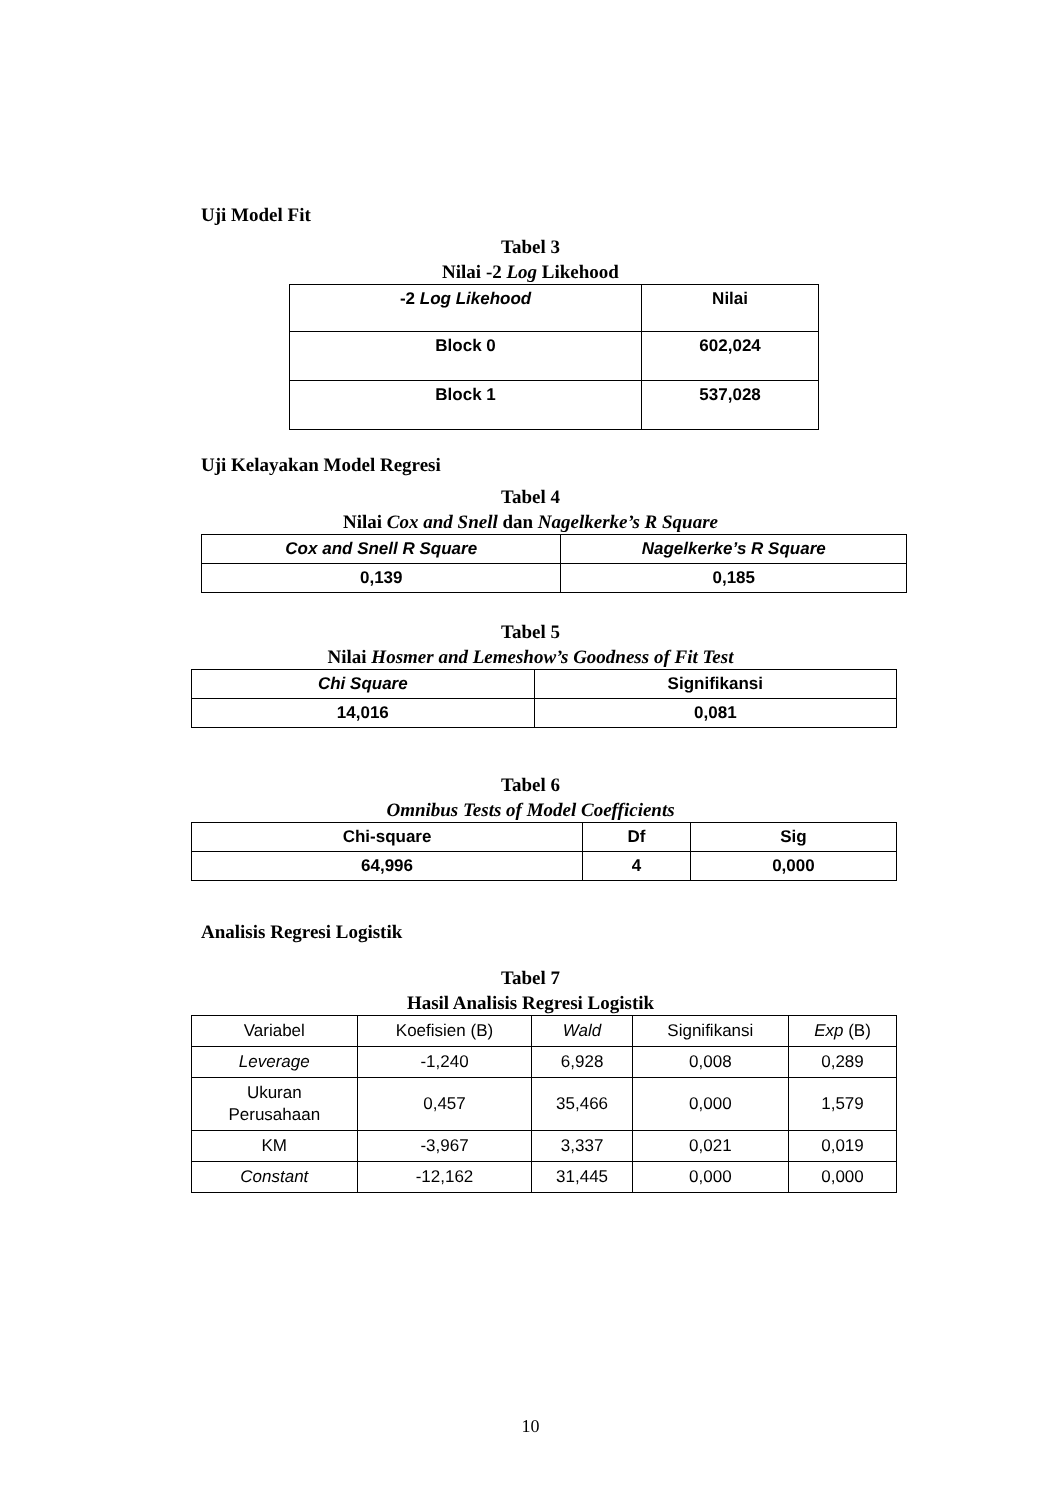Uji Model Fit
Tabel 3
Nilai -2 Log Likehood
| -2 Log Likehood | Nilai |
| --- | --- |
| Block 0 | 602,024 |
| Block 1 | 537,028 |
Uji Kelayakan Model Regresi
Tabel 4
Nilai Cox and Snell dan Nagelkerke’s R Square
| Cox and Snell R Square | Nagelkerke’s R Square |
| --- | --- |
| 0,139 | 0,185 |
Tabel 5
Nilai Hosmer and Lemeshow’s Goodness of Fit Test
| Chi Square | Signifikansi |
| --- | --- |
| 14,016 | 0,081 |
Tabel 6
Omnibus Tests of Model Coefficients
| Chi-square | Df | Sig |
| --- | --- | --- |
| 64,996 | 4 | 0,000 |
Analisis Regresi Logistik
Tabel 7
Hasil Analisis Regresi Logistik
| Variabel | Koefisien (B) | Wald | Signifikansi | Exp (B) |
| Leverage | -1,240 | 6,928 | 0,008 | 0,289 |
| Ukuran Perusahaan | 0,457 | 35,466 | 0,000 | 1,579 |
| KM | -3,967 | 3,337 | 0,021 | 0,019 |
| Constant | -12,162 | 31,445 | 0,000 | 0,000 |
10